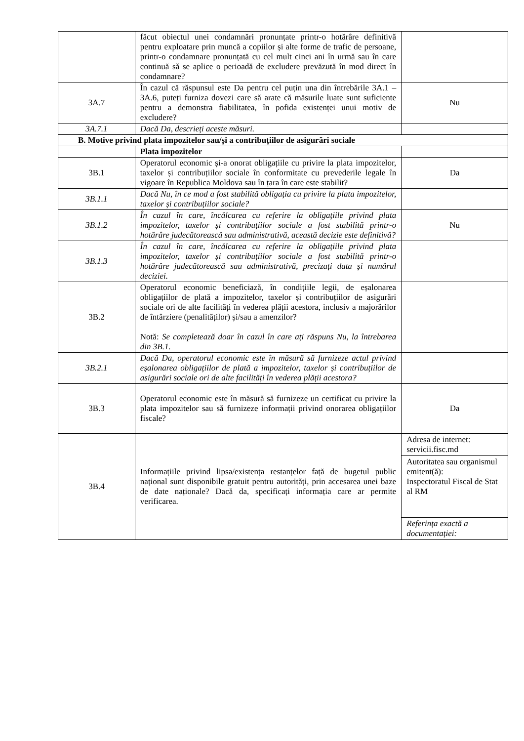| | făcut obiectul unei condamnări pronunțate printr-o hotărâre definitivă pentru exploatare prin muncă a copiilor și alte forme de trafic de persoane, printr-o condamnare pronunțată cu cel mult cinci ani în urmă sau în care continuă să se aplice o perioadă de excludere prevăzută în mod direct în condamnare? | |
| 3A.7 | În cazul că răspunsul este Da pentru cel puțin una din întrebările 3A.1 – 3A.6, puteți furniza dovezi care să arate că măsurile luate sunt suficiente pentru a demonstra fiabilitatea, în pofida existenței unui motiv de excludere? | Nu |
| 3A.7.1 | Dacă Da, descrieți aceste măsuri. | |
| B. Motive privind plata impozitelor sau/și a contribuțiilor de asigurări sociale | | |
| | Plata impozitelor | |
| 3B.1 | Operatorul economic și-a onorat obligațiile cu privire la plata impozitelor, taxelor și contribuțiilor sociale în conformitate cu prevederile legale în vigoare în Republica Moldova sau în țara în care este stabilit? | Da |
| 3B.1.1 | Dacă Nu, în ce mod a fost stabilită obligația cu privire la plata impozitelor, taxelor și contribuțiilor sociale? | |
| 3B.1.2 | În cazul în care, încălcarea cu referire la obligațiile privind plata impozitelor, taxelor și contribuțiilor sociale a fost stabilită printr-o hotărâre judecătorească sau administrativă, această decizie este definitivă? | Nu |
| 3B.1.3 | În cazul în care, încălcarea cu referire la obligațiile privind plata impozitelor, taxelor și contribuțiilor sociale a fost stabilită printr-o hotărâre judecătorească sau administrativă, precizați data și numărul deciziei. | |
| 3B.2 | Operatorul economic beneficiază, în condițiile legii, de eșalonarea obligațiilor de plată a impozitelor, taxelor și contribuțiilor de asigurări sociale ori de alte facilități în vederea plății acestora, inclusiv a majorărilor de întârziere (penalităților) și/sau a amenzilor? Notă: Se completează doar în cazul în care ați răspuns Nu, la întrebarea din 3B.1. | |
| 3B.2.1 | Dacă Da, operatorul economic este în măsură să furnizeze actul privind eșalonarea obligațiilor de plată a impozitelor, taxelor și contribuțiilor de asigurări sociale ori de alte facilități în vederea plății acestora? | |
| 3B.3 | Operatorul economic este în măsură să furnizeze un certificat cu privire la plata impozitelor sau să furnizeze informații privind onorarea obligațiilor fiscale? | Da |
| 3B.4 | Informațiile privind lipsa/existența restanțelor față de bugetul public național sunt disponibile gratuit pentru autorități, prin accesarea unei baze de date naționale? Dacă da, specificați informația care ar permite verificarea. | Adresa de internet: servicii.fisc.md Autoritatea sau organismul emitent(ă): Inspectoratul Fiscal de Stat al RM Referința exactă a documentației: |